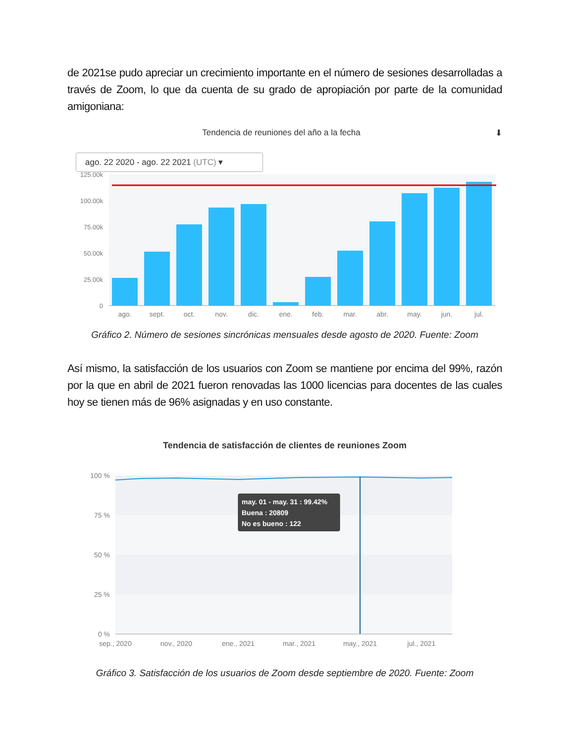de 2021se pudo apreciar un crecimiento importante en el número de sesiones desarrolladas a través de Zoom, lo que da cuenta de su grado de apropiación por parte de la comunidad amigoniana:
Tendencia de reuniones del año a la fecha ⬇
ago. 22 2020 - ago. 22 2021 (UTC) ▾
125.00k
100.00k
75.00k
50.00k
25.00k
0
ago.
sept.
oct.
nov.
dic.
ene.
feb.
mar.
abr.
may.
jun.
jul.
Gráfico 2. Número de sesiones sincrónicas mensuales desde agosto de 2020. Fuente: Zoom
Así mismo, la satisfacción de los usuarios con Zoom se mantiene por encima del 99%, razón por la que en abril de 2021 fueron renovadas las 1000 licencias para docentes de las cuales hoy se tienen más de 96% asignadas y en uso constante.
Tendencia de satisfacción de clientes de reuniones Zoom
100 %
75 %
50 %
25 %
0 %
may. 01 - may. 31 : 99.42%
Buena : 20809
No es bueno : 122
sep., 2020
nov., 2020
ene., 2021
mar., 2021
may., 2021
jul., 2021
Gráfico 3. Satisfacción de los usuarios de Zoom desde septiembre de 2020. Fuente: Zoom